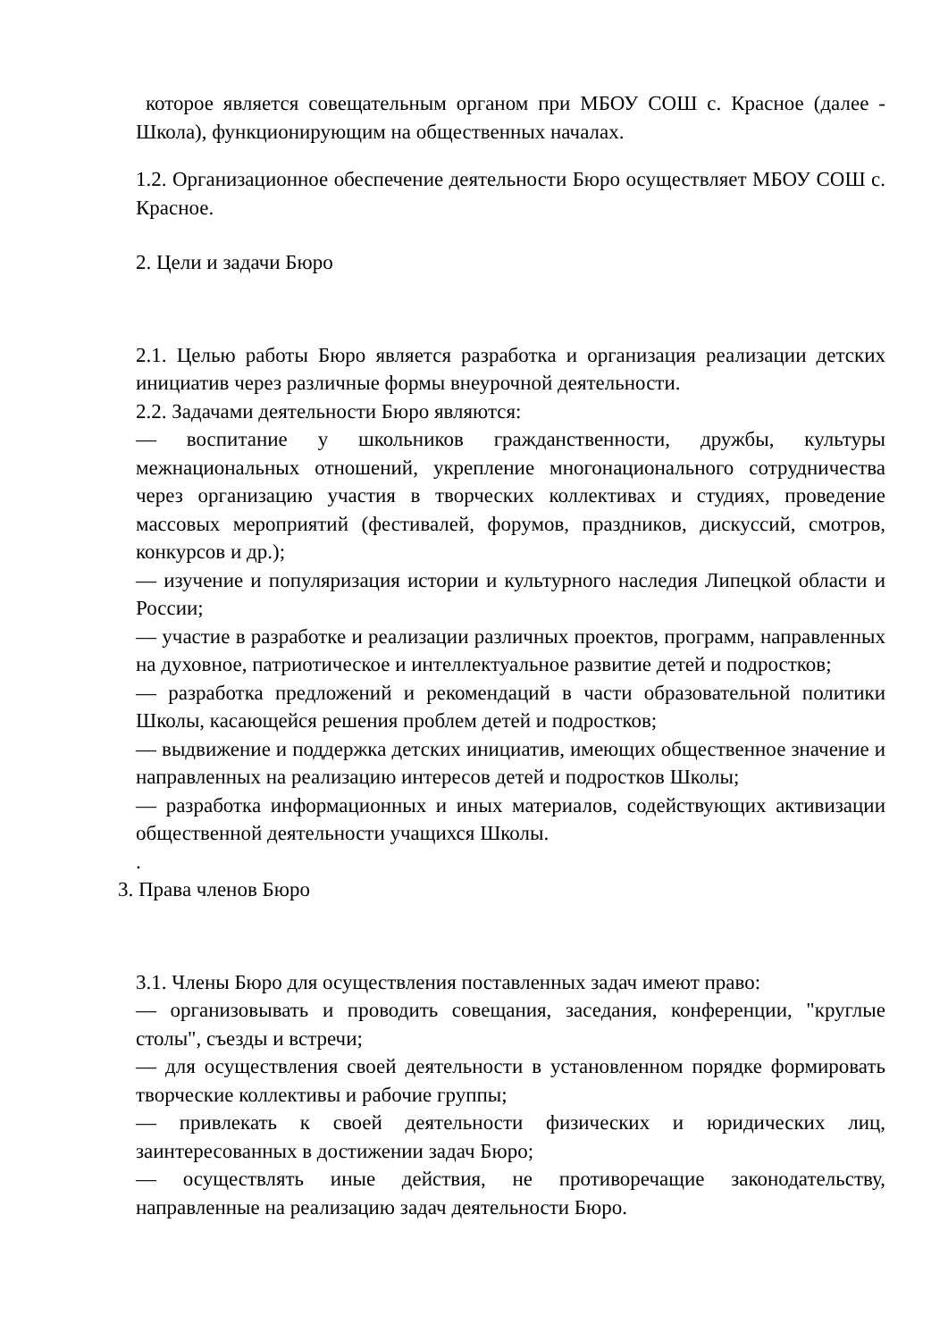которое является совещательным органом при МБОУ СОШ с. Красное (далее - Школа), функционирующим на общественных началах.
1.2. Организационное обеспечение деятельности Бюро осуществляет МБОУ СОШ с. Красное.
2. Цели и задачи Бюро
2.1. Целью работы Бюро является разработка и организация реализации детских инициатив через различные формы внеурочной деятельности.
2.2. Задачами деятельности Бюро являются:
— воспитание у школьников гражданственности, дружбы, культуры межнациональных отношений, укрепление многонационального сотрудничества через организацию участия в творческих коллективах и студиях, проведение массовых мероприятий (фестивалей, форумов, праздников, дискуссий, смотров, конкурсов и др.);
— изучение и популяризация истории и культурного наследия Липецкой области и России;
— участие в разработке и реализации различных проектов, программ, направленных на духовное, патриотическое и интеллектуальное развитие детей и подростков;
— разработка предложений и рекомендаций в части образовательной политики Школы, касающейся решения проблем детей и подростков;
— выдвижение и поддержка детских инициатив, имеющих общественное значение и направленных на реализацию интересов детей и подростков Школы;
— разработка информационных и иных материалов, содействующих активизации общественной деятельности учащихся Школы.
.
3. Права членов Бюро
3.1. Члены Бюро для осуществления поставленных задач имеют право:
— организовывать и проводить совещания, заседания, конференции, "круглые столы", съезды и встречи;
— для осуществления своей деятельности в установленном порядке формировать творческие коллективы и рабочие группы;
— привлекать к своей деятельности физических и юридических лиц, заинтересованных в достижении задач Бюро;
— осуществлять иные действия, не противоречащие законодательству, направленные на реализацию задач деятельности Бюро.